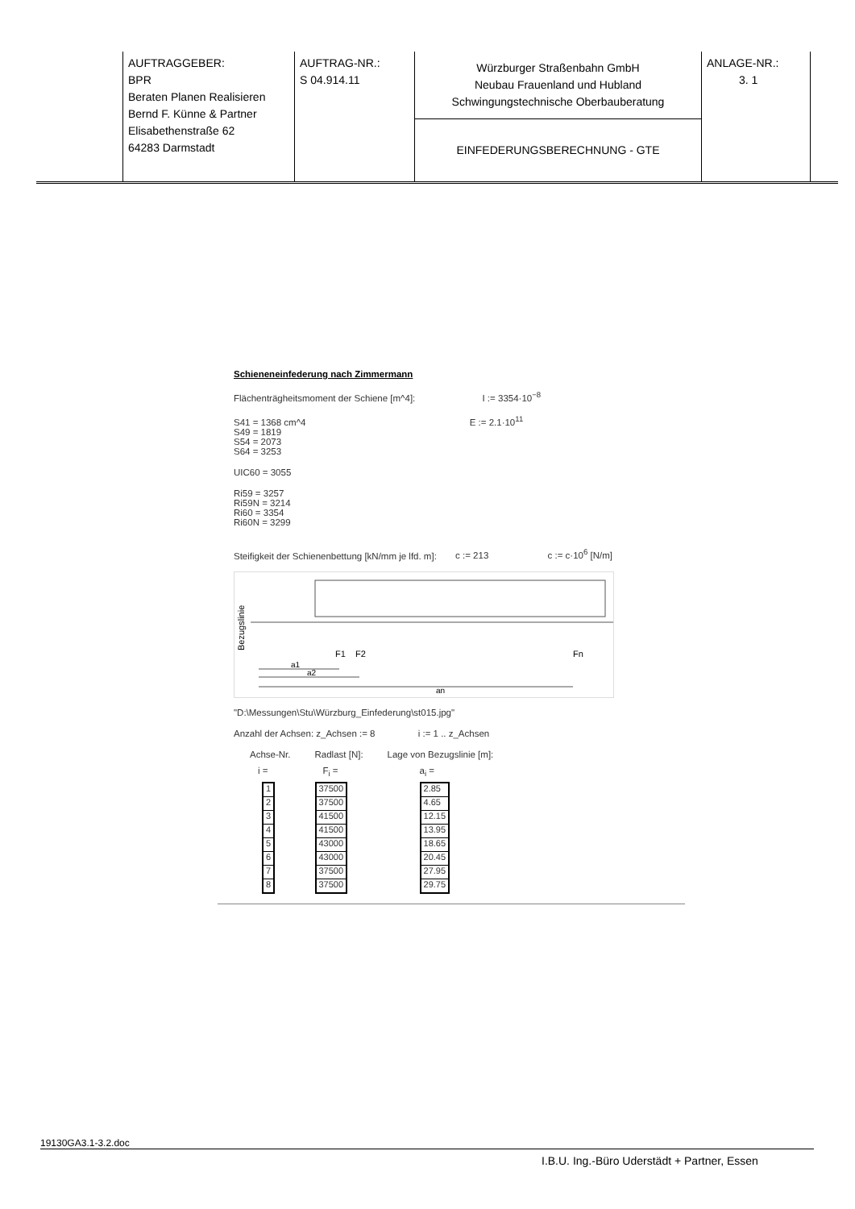| AUFTRAGGEBER: BPR Beraten Planen Realisieren Bernd F. Künne & Partner Elisabethenstraße 62 64283 Darmstadt | AUFTRAG-NR.: S 04.914.11 | Würzburger Straßenbahn GmbH Neubau Frauenland und Hubland Schwingungstechnische Oberbauberatung EINFEDERUNGSBERECHNUNG - GTE | ANLAGE-NR.: 3. 1 |
Schieneneinfederung nach Zimmermann
Flächenträgheitsmoment der Schiene [m^4]: I := 3354·10<sup>−8</sup>
S41 = 1368 cm^4 E := 2.1·10<sup>11</sup>
S49 = 1819
S54 = 2073
S64 = 3253
UIC60 = 3055
Ri59 = 3257
Ri59N = 3214
Ri60 = 3354
Ri60N = 3299
Steifigkeit der Schienenbettung [kN/mm je lfd. m]: c := 213 c := c·10<sup>6</sup> [N/m]
Bezugslinie
F1
F2
Fn
a1
a2
an
"D:\Messungen\Stu\Würzburg_Einfederung\st015.jpg"
Anzahl der Achsen: z_Achsen := 8 i := 1 .. z_Achsen
| Achse-Nr. | Radlast [N]: | Lage von Bezugslinie [m]: |
| i = | F<sub>i</sub> = | a<sub>i</sub> = |
| / 1 / / 2 / / 3 / / 4 / / 5 / / 6 / / 7 / / 8 / | / 37500 / / 37500 / / 41500 / / 41500 / / 43000 / / 43000 / / 37500 / / 37500 / | / 2.85 / / 4.65 / / 12.15 / / 13.95 / / 18.65 / / 20.45 / / 27.95 / / 29.75 / |
19130GA3.1-3.2.doc
I.B.U. Ing.-Büro Uderstädt + Partner, Essen